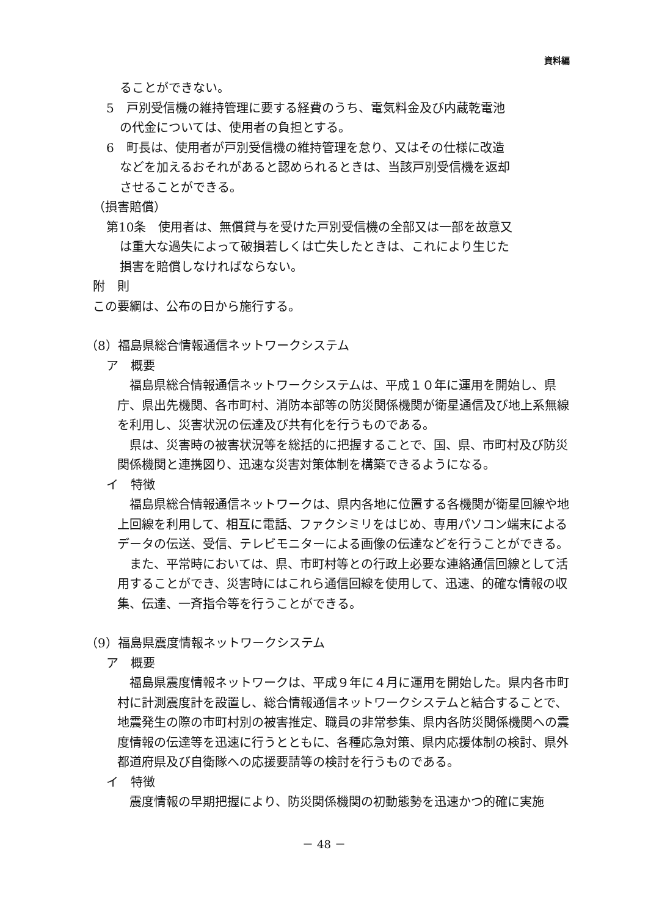資料編
ることができない。
5　戸別受信機の維持管理に要する経費のうち、電気料金及び内蔵乾電池
の代金については、使用者の負担とする。
6　町長は、使用者が戸別受信機の維持管理を怠り、又はその仕様に改造
などを加えるおそれがあると認められるときは、当該戸別受信機を返却
させることができる。
（損害賠償）
第10条　使用者は、無償貸与を受けた戸別受信機の全部又は一部を故意又
は重大な過失によって破損若しくは亡失したときは、これにより生じた
損害を賠償しなければならない。
附　則
この要綱は、公布の日から施行する。
（8）福島県総合情報通信ネットワークシステム
ア　概要
　福島県総合情報通信ネットワークシステムは、平成１０年に運用を開始し、県庁、県出先機関、各市町村、消防本部等の防災関係機関が衛星通信及び地上系無線を利用し、災害状況の伝達及び共有化を行うものである。
　県は、災害時の被害状況等を総括的に把握することで、国、県、市町村及び防災関係機関と連携図り、迅速な災害対策体制を構築できるようになる。
イ　特徴
　福島県総合情報通信ネットワークは、県内各地に位置する各機関が衛星回線や地上回線を利用して、相互に電話、ファクシミリをはじめ、専用パソコン端末によるデータの伝送、受信、テレビモニターによる画像の伝達などを行うことができる。
　また、平常時においては、県、市町村等との行政上必要な連絡通信回線として活用することができ、災害時にはこれら通信回線を使用して、迅速、的確な情報の収集、伝達、一斉指令等を行うことができる。
（9）福島県震度情報ネットワークシステム
ア　概要
　福島県震度情報ネットワークは、平成９年に４月に運用を開始した。県内各市町村に計測震度計を設置し、総合情報通信ネットワークシステムと結合することで、地震発生の際の市町村別の被害推定、職員の非常参集、県内各防災関係機関への震度情報の伝達等を迅速に行うとともに、各種応急対策、県内応援体制の検討、県外都道府県及び自衛隊への応援要請等の検討を行うものである。
イ　特徴
　震度情報の早期把握により、防災関係機関の初動態勢を迅速かつ的確に実施
－ 48 －